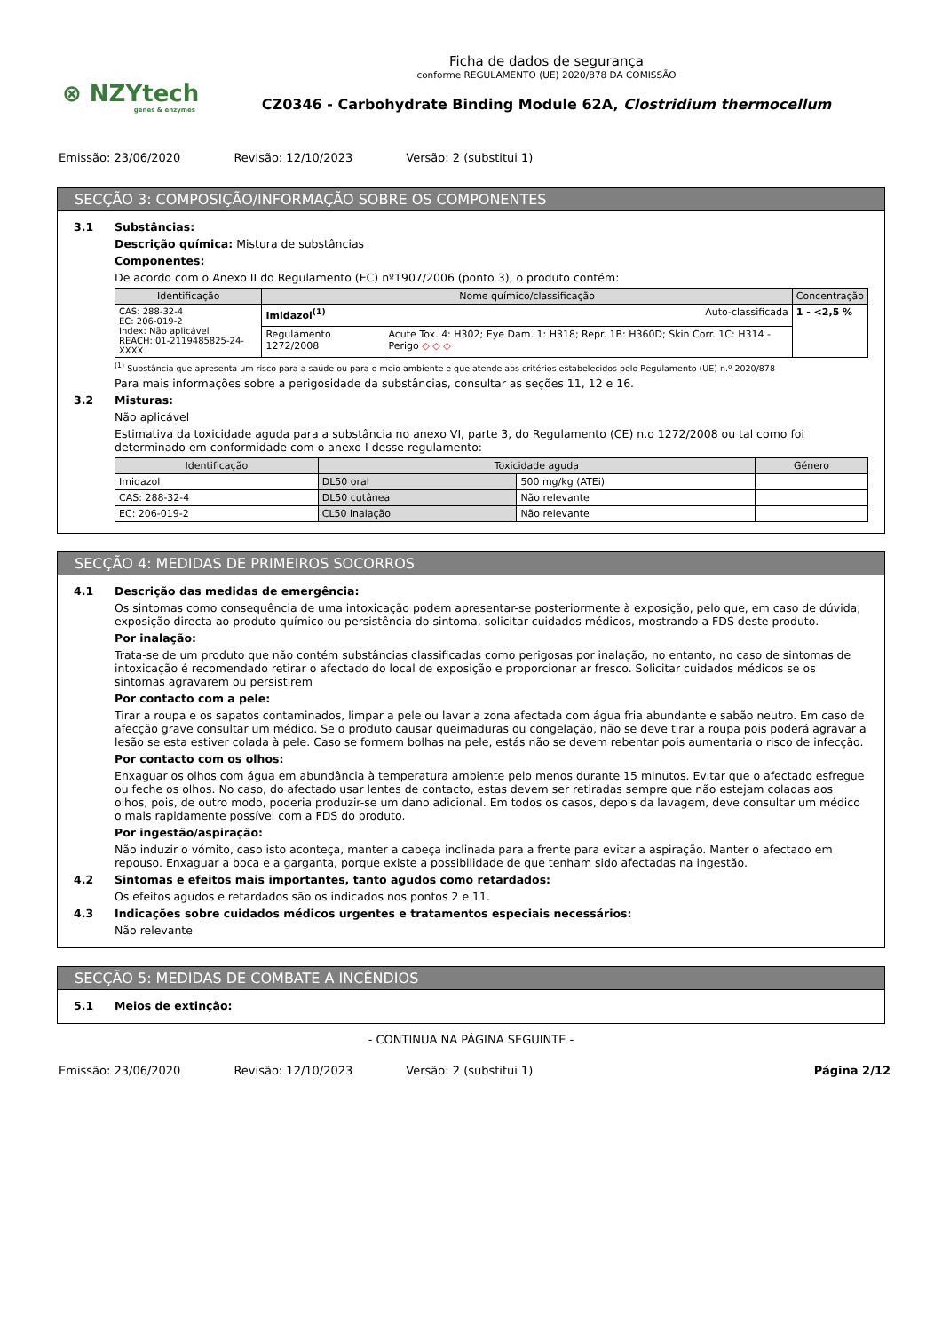⊗ NZYtech
genes & enzymes
Ficha de dados de segurança
conforme REGULAMENTO (UE) 2020/878 DA COMISSÃO
CZ0346 - Carbohydrate Binding Module 62A, Clostridium thermocellum
Emissão: 23/06/2020 Revisão: 12/10/2023 Versão: 2 (substitui 1)
SECÇÃO 3: COMPOSIÇÃO/INFORMAÇÃO SOBRE OS COMPONENTES
3.1 Substâncias:
Descrição química: Mistura de substâncias
Componentes:
De acordo com o Anexo II do Regulamento (EC) nº1907/2006 (ponto 3), o produto contém:
| Identificação | Nome químico/classificação | | Concentração |
| --- | --- | --- | --- |
| CAS: 288-32-4 EC: 206-019-2 Index: Não aplicável REACH: 01-2119485825-24-XXXX | Imidazol<sup>(1)</sup> Auto-classificada | | 1 - <2,5 % |
| | Regulamento 1272/2008 | Acute Tox. 4: H302; Eye Dam. 1: H318; Repr. 1B: H360D; Skin Corr. 1C: H314 - Perigo ◇ ◇ ◇ | |
<sup>(1)</sup> Substância que apresenta um risco para a saúde ou para o meio ambiente e que atende aos critérios estabelecidos pelo Regulamento (UE) n.º 2020/878
Para mais informações sobre a perigosidade da substâncias, consultar as seções 11, 12 e 16.
3.2 Misturas:
Não aplicável
Estimativa da toxicidade aguda para a substância no anexo VI, parte 3, do Regulamento (CE) n.o 1272/2008 ou tal como foi determinado em conformidade com o anexo I desse regulamento:
| Identificação | Toxicidade aguda | | Género |
| --- | --- | --- | --- |
| Imidazol | DL50 oral | 500 mg/kg (ATEi) | |
| CAS: 288-32-4 | DL50 cutânea | Não relevante | |
| EC: 206-019-2 | CL50 inalação | Não relevante | |
SECÇÃO 4: MEDIDAS DE PRIMEIROS SOCORROS
4.1 Descrição das medidas de emergência:
Os sintomas como consequência de uma intoxicação podem apresentar-se posteriormente à exposição, pelo que, em caso de dúvida, exposição directa ao produto químico ou persistência do sintoma, solicitar cuidados médicos, mostrando a FDS deste produto.
Por inalação:
Trata-se de um produto que não contém substâncias classificadas como perigosas por inalação, no entanto, no caso de sintomas de intoxicação é recomendado retirar o afectado do local de exposição e proporcionar ar fresco. Solicitar cuidados médicos se os sintomas agravarem ou persistirem
Por contacto com a pele:
Tirar a roupa e os sapatos contaminados, limpar a pele ou lavar a zona afectada com água fria abundante e sabão neutro. Em caso de afecção grave consultar um médico. Se o produto causar queimaduras ou congelação, não se deve tirar a roupa pois poderá agravar a lesão se esta estiver colada à pele. Caso se formem bolhas na pele, estás não se devem rebentar pois aumentaria o risco de infecção.
Por contacto com os olhos:
Enxaguar os olhos com água em abundância à temperatura ambiente pelo menos durante 15 minutos. Evitar que o afectado esfregue ou feche os olhos. No caso, do afectado usar lentes de contacto, estas devem ser retiradas sempre que não estejam coladas aos olhos, pois, de outro modo, poderia produzir-se um dano adicional. Em todos os casos, depois da lavagem, deve consultar um médico o mais rapidamente possível com a FDS do produto.
Por ingestão/aspiração:
Não induzir o vómito, caso isto aconteça, manter a cabeça inclinada para a frente para evitar a aspiração. Manter o afectado em repouso. Enxaguar a boca e a garganta, porque existe a possibilidade de que tenham sido afectadas na ingestão.
4.2 Sintomas e efeitos mais importantes, tanto agudos como retardados:
Os efeitos agudos e retardados são os indicados nos pontos 2 e 11.
4.3 Indicações sobre cuidados médicos urgentes e tratamentos especiais necessários:
Não relevante
SECÇÃO 5: MEDIDAS DE COMBATE A INCÊNDIOS
5.1 Meios de extinção:
- CONTINUA NA PÁGINA SEGUINTE -
Emissão: 23/06/2020 Revisão: 12/10/2023 Versão: 2 (substitui 1) Página 2/12